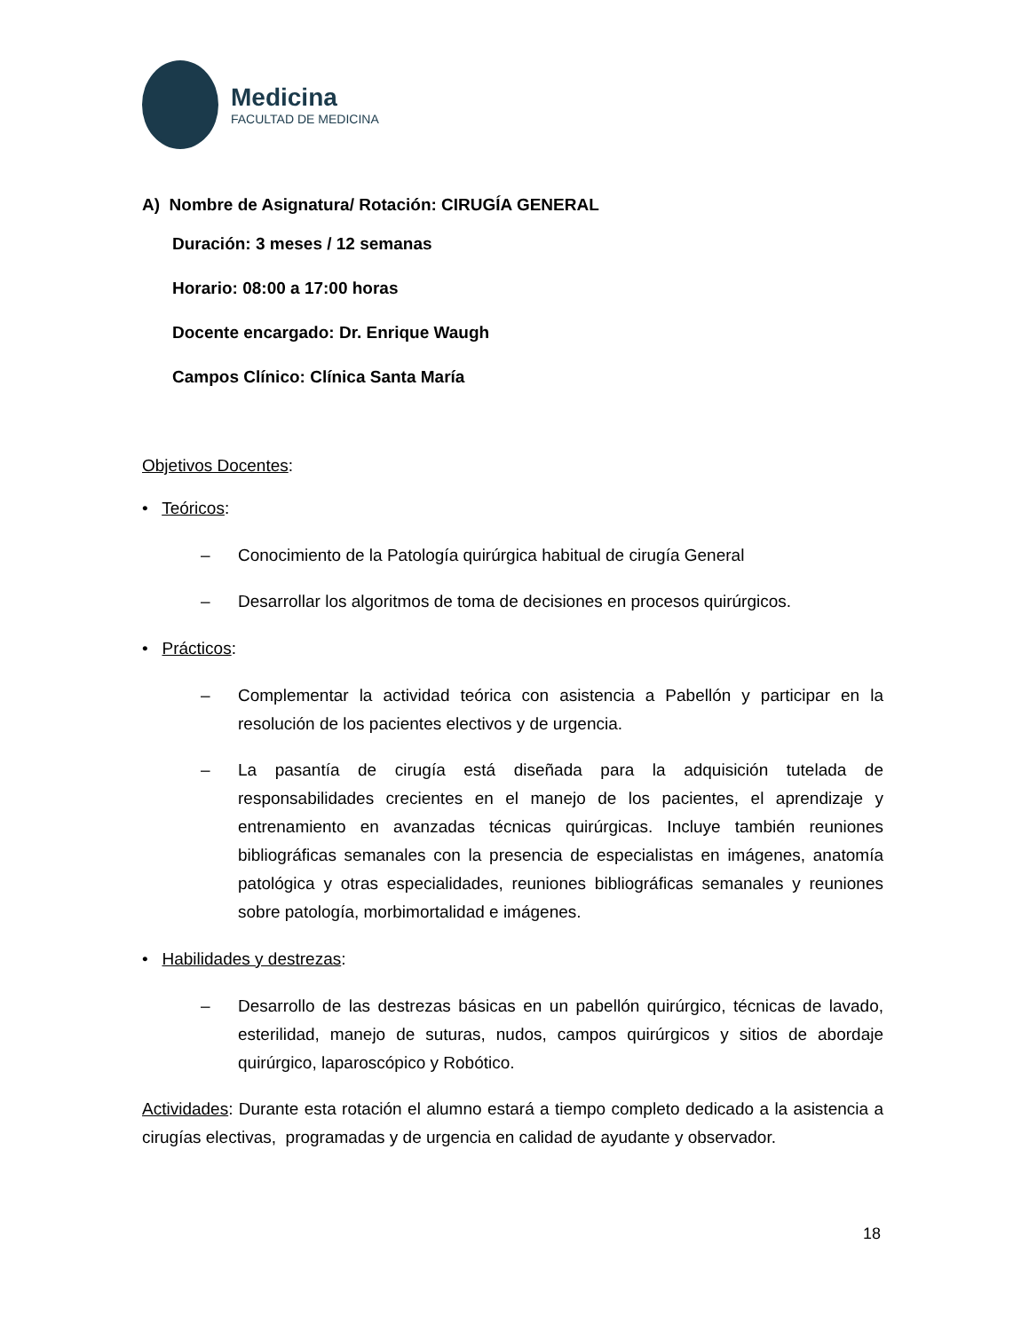Medicina
FACULTAD DE MEDICINA
A) Nombre de Asignatura/ Rotación: CIRUGÍA GENERAL
Duración: 3 meses / 12 semanas
Horario: 08:00 a 17:00 horas
Docente encargado: Dr. Enrique Waugh
Campos Clínico: Clínica Santa María
Objetivos Docentes:
• Teóricos:
– Conocimiento de la Patología quirúrgica habitual de cirugía General
– Desarrollar los algoritmos de toma de decisiones en procesos quirúrgicos.
• Prácticos:
– Complementar la actividad teórica con asistencia a Pabellón y participar en la resolución de los pacientes electivos y de urgencia.
– La pasantía de cirugía está diseñada para la adquisición tutelada de responsabilidades crecientes en el manejo de los pacientes, el aprendizaje y entrenamiento en avanzadas técnicas quirúrgicas. Incluye también reuniones bibliográficas semanales con la presencia de especialistas en imágenes, anatomía patológica y otras especialidades, reuniones bibliográficas semanales y reuniones sobre patología, morbimortalidad e imágenes.
• Habilidades y destrezas:
– Desarrollo de las destrezas básicas en un pabellón quirúrgico, técnicas de lavado, esterilidad, manejo de suturas, nudos, campos quirúrgicos y sitios de abordaje quirúrgico, laparoscópico y Robótico.
Actividades: Durante esta rotación el alumno estará a tiempo completo dedicado a la asistencia a cirugías electivas, programadas y de urgencia en calidad de ayudante y observador.
18